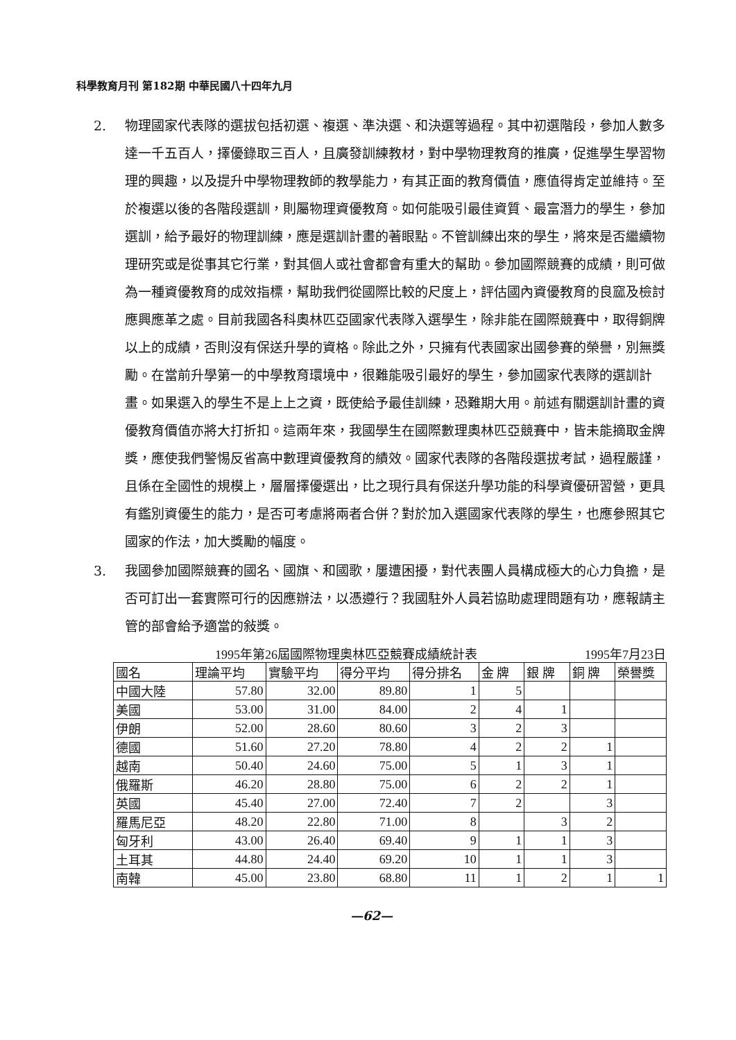科學教育月刊 第182期 中華民國八十四年九月
2. 物理國家代表隊的選拔包括初選、複選、準決選、和決選等過程。其中初選階段，參加人數多達一千五百人，擇優錄取三百人，且廣發訓練教材，對中學物理教育的推廣，促進學生學習物理的興趣，以及提升中學物理教師的教學能力，有其正面的教育價值，應值得肯定並維持。至於複選以後的各階段選訓，則屬物理資優教育。如何能吸引最佳資質、最富潛力的學生，參加選訓，給予最好的物理訓練，應是選訓計畫的著眼點。不管訓練出來的學生，將來是否繼續物理研究或是從事其它行業，對其個人或社會都會有重大的幫助。參加國際競賽的成績，則可做為一種資優教育的成效指標，幫助我們從國際比較的尺度上，評估國內資優教育的良窳及檢討應興應革之處。目前我國各科奧林匹亞國家代表隊入選學生，除非能在國際競賽中，取得銅牌以上的成績，否則沒有保送升學的資格。除此之外，只擁有代表國家出國參賽的榮譽，別無獎勵。在當前升學第一的中學教育環境中，很難能吸引最好的學生，參加國家代表隊的選訓計畫。如果選入的學生不是上上之資，既使給予最佳訓練，恐難期大用。前述有關選訓計畫的資優教育價值亦將大打折扣。這兩年來，我國學生在國際數理奧林匹亞競賽中，皆未能摘取金牌獎，應使我們警惕反省高中數理資優教育的績效。國家代表隊的各階段選拔考試，過程嚴謹，且係在全國性的規模上，層層擇優選出，比之現行具有保送升學功能的科學資優研習營，更具有鑑別資優生的能力，是否可考慮將兩者合併？對於加入選國家代表隊的學生，也應參照其它國家的作法，加大獎勵的幅度。
3. 我國參加國際競賽的國名、國旗、和國歌，屢遭困擾，對代表團人員構成極大的心力負擔，是否可訂出一套實際可行的因應辦法，以憑遵行？我國駐外人員若協助處理問題有功，應報請主管的部會給予適當的敍獎。
1995年第26屆國際物理奧林匹亞競賽成績統計表 1995年7月23日
| 國名 | 理論平均 | 實驗平均 | 得分平均 | 得分排名 | 金 牌 | 銀 牌 | 銅 牌 | 榮譽獎 |
| --- | --- | --- | --- | --- | --- | --- | --- | --- |
| 中國大陸 | 57.80 | 32.00 | 89.80 | 1 | 5 | | | |
| 美國 | 53.00 | 31.00 | 84.00 | 2 | 4 | 1 | | |
| 伊朗 | 52.00 | 28.60 | 80.60 | 3 | 2 | 3 | | |
| 德國 | 51.60 | 27.20 | 78.80 | 4 | 2 | 2 | 1 | |
| 越南 | 50.40 | 24.60 | 75.00 | 5 | 1 | 3 | 1 | |
| 俄羅斯 | 46.20 | 28.80 | 75.00 | 6 | 2 | 2 | 1 | |
| 英國 | 45.40 | 27.00 | 72.40 | 7 | 2 | | 3 | |
| 羅馬尼亞 | 48.20 | 22.80 | 71.00 | 8 | | 3 | 2 | |
| 匈牙利 | 43.00 | 26.40 | 69.40 | 9 | 1 | 1 | 3 | |
| 土耳其 | 44.80 | 24.40 | 69.20 | 10 | 1 | 1 | 3 | |
| 南韓 | 45.00 | 23.80 | 68.80 | 11 | 1 | 2 | 1 | 1 |
—62—